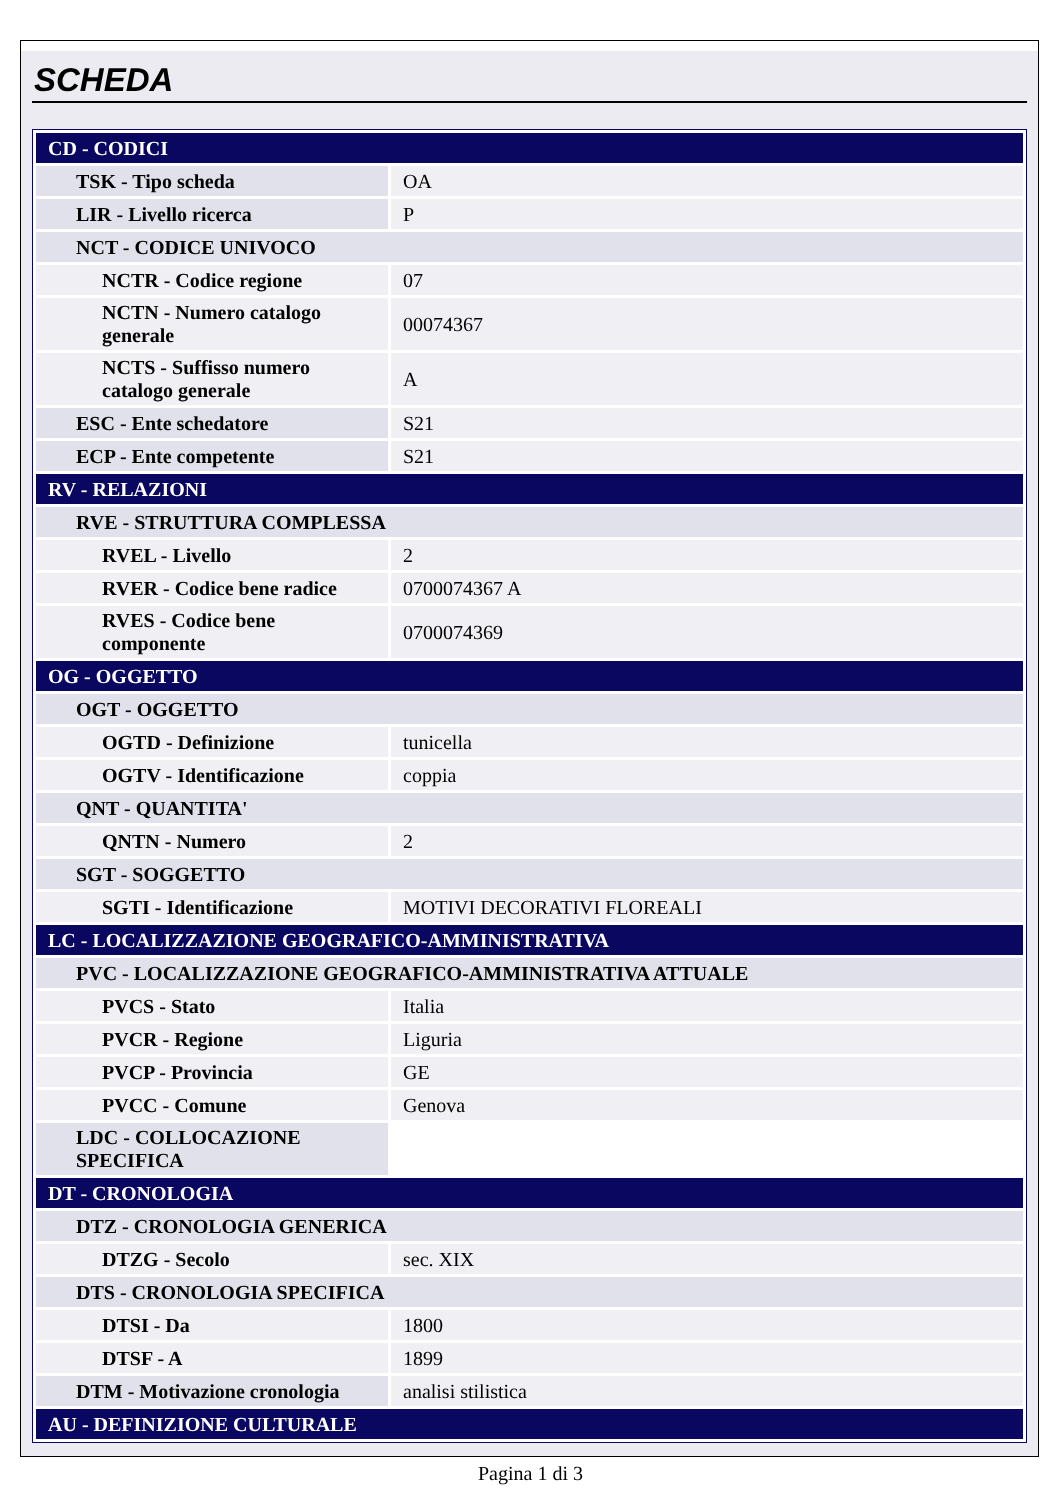SCHEDA
| CD - CODICI | |
| TSK - Tipo scheda | OA |
| LIR - Livello ricerca | P |
| NCT - CODICE UNIVOCO | |
| NCTR - Codice regione | 07 |
| NCTN - Numero catalogo generale | 00074367 |
| NCTS - Suffisso numero catalogo generale | A |
| ESC - Ente schedatore | S21 |
| ECP - Ente competente | S21 |
| RV - RELAZIONI | |
| RVE - STRUTTURA COMPLESSA | |
| RVEL - Livello | 2 |
| RVER - Codice bene radice | 0700074367 A |
| RVES - Codice bene componente | 0700074369 |
| OG - OGGETTO | |
| OGT - OGGETTO | |
| OGTD - Definizione | tunicella |
| OGTV - Identificazione | coppia |
| QNT - QUANTITA' | |
| QNTN - Numero | 2 |
| SGT - SOGGETTO | |
| SGTI - Identificazione | MOTIVI DECORATIVI FLOREALI |
| LC - LOCALIZZAZIONE GEOGRAFICO-AMMINISTRATIVA | |
| PVC - LOCALIZZAZIONE GEOGRAFICO-AMMINISTRATIVA ATTUALE | |
| PVCS - Stato | Italia |
| PVCR - Regione | Liguria |
| PVCP - Provincia | GE |
| PVCC - Comune | Genova |
| LDC - COLLOCAZIONE SPECIFICA | |
| DT - CRONOLOGIA | |
| DTZ - CRONOLOGIA GENERICA | |
| DTZG - Secolo | sec. XIX |
| DTS - CRONOLOGIA SPECIFICA | |
| DTSI - Da | 1800 |
| DTSF - A | 1899 |
| DTM - Motivazione cronologia | analisi stilistica |
| AU - DEFINIZIONE CULTURALE | |
Pagina 1 di 3